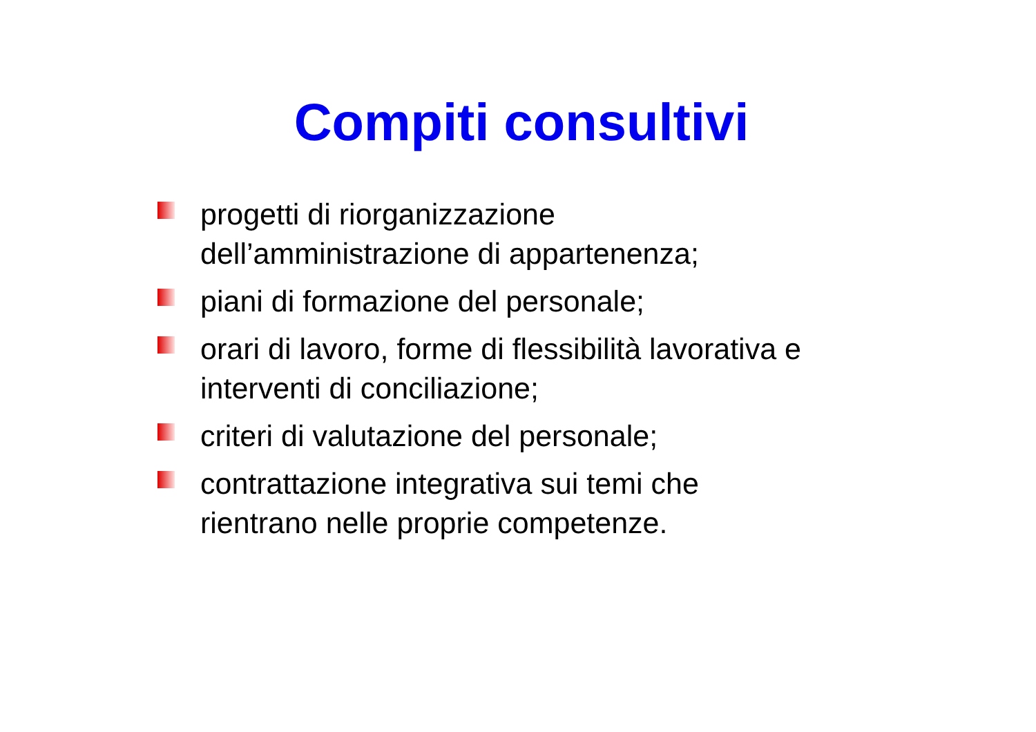Compiti consultivi
progetti di riorganizzazione
dell’amministrazione di appartenenza;
piani di formazione del personale;
orari di lavoro, forme di flessibilità lavorativa e
interventi di conciliazione;
criteri di valutazione del personale;
contrattazione integrativa sui temi che
rientrano nelle proprie competenze.